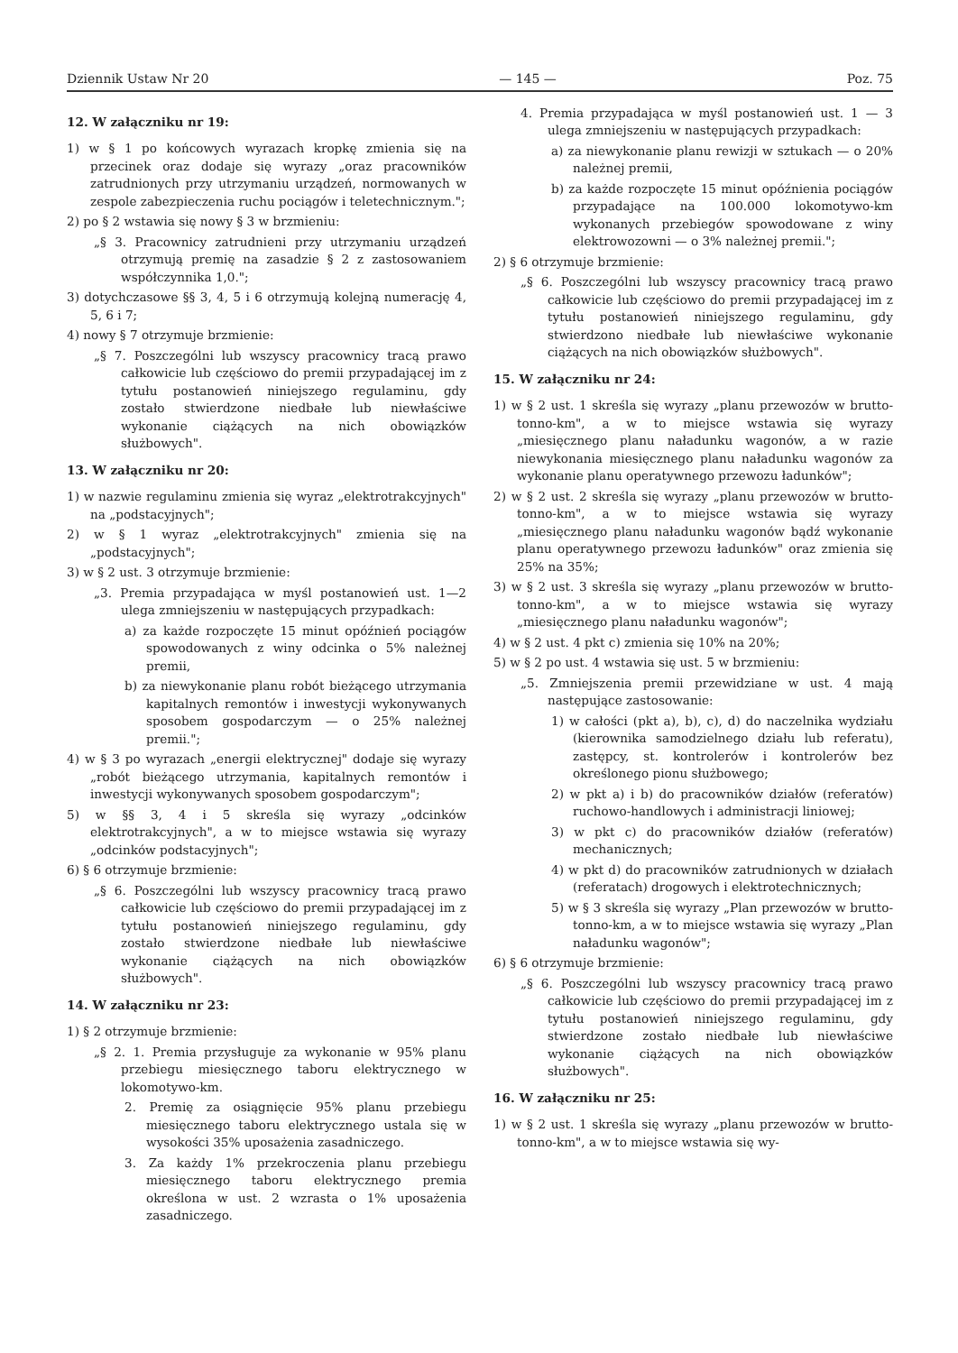Dziennik Ustaw Nr 20 — 145 — Poz. 75
12. W załączniku nr 19:
1) w § 1 po końcowych wyrazach kropkę zmienia się na przecinek oraz dodaje się wyrazy „oraz pracowników zatrudnionych przy utrzymaniu urządzeń, normowanych w zespole zabezpieczenia ruchu pociągów i teletechnicznym.";
2) po § 2 wstawia się nowy § 3 w brzmieniu:
„§ 3. Pracownicy zatrudnieni przy utrzymaniu urządzeń otrzymują premię na zasadzie § 2 z zastosowaniem współczynnika 1,0.";
3) dotychczasowe §§ 3, 4, 5 i 6 otrzymują kolejną numerację 4, 5, 6 i 7;
4) nowy § 7 otrzymuje brzmienie:
„§ 7. Poszczególni lub wszyscy pracownicy tracą prawo całkowicie lub częściowo do premii przypadającej im z tytułu postanowień niniejszego regulaminu, gdy zostało stwierdzone niedbałe lub niewłaściwe wykonanie ciążących na nich obowiązków służbowych".
13. W załączniku nr 20:
1) w nazwie regulaminu zmienia się wyraz „elektrotrakcyjnych" na „podstacyjnych";
2) w § 1 wyraz „elektrotrakcyjnych" zmienia się na „podstacyjnych";
3) w § 2 ust. 3 otrzymuje brzmienie:
„3. Premia przypadająca w myśl postanowień ust. 1—2 ulega zmniejszeniu w następujących przypadkach:
a) za każde rozpoczęte 15 minut opóźnień pociągów spowodowanych z winy odcinka o 5% należnej premii,
b) za niewykonanie planu robót bieżącego utrzymania kapitalnych remontów i inwestycji wykonywanych sposobem gospodarczym — o 25% należnej premii.";
4) w § 3 po wyrazach „energii elektrycznej" dodaje się wyrazy „robót bieżącego utrzymania, kapitalnych remontów i inwestycji wykonywanych sposobem gospodarczym";
5) w §§ 3, 4 i 5 skreśla się wyrazy „odcinków elektrotrakcyjnych", a w to miejsce wstawia się wyrazy „odcinków podstacyjnych";
6) § 6 otrzymuje brzmienie:
„§ 6. Poszczególni lub wszyscy pracownicy tracą prawo całkowicie lub częściowo do premii przypadającej im z tytułu postanowień niniejszego regulaminu, gdy zostało stwierdzone niedbałe lub niewłaściwe wykonanie ciążących na nich obowiązków służbowych".
14. W załączniku nr 23:
1) § 2 otrzymuje brzmienie:
„§ 2. 1. Premia przysługuje za wykonanie w 95% planu przebiegu miesięcznego taboru elektrycznego w lokomotywo-km.
2. Premię za osiągnięcie 95% planu przebiegu miesięcznego taboru elektrycznego ustala się w wysokości 35% uposażenia zasadniczego.
3. Za każdy 1% przekroczenia planu przebiegu miesięcznego taboru elektrycznego premia określona w ust. 2 wzrasta o 1% uposażenia zasadniczego.
4. Premia przypadająca w myśl postanowień ust. 1 — 3 ulega zmniejszeniu w następujących przypadkach:
a) za niewykonanie planu rewizji w sztukach — o 20% należnej premii,
b) za każde rozpoczęte 15 minut opóźnienia pociągów przypadające na 100.000 lokomotywo-km wykonanych przebiegów spowodowane z winy elektrowozowni — o 3% należnej premii.";
2) § 6 otrzymuje brzmienie:
„§ 6. Poszczególni lub wszyscy pracownicy tracą prawo całkowicie lub częściowo do premii przypadającej im z tytułu postanowień niniejszego regulaminu, gdy stwierdzono niedbałe lub niewłaściwe wykonanie ciążących na nich obowiązków służbowych".
15. W załączniku nr 24:
1) w § 2 ust. 1 skreśla się wyrazy „planu przewozów w brutto-tonno-km", a w to miejsce wstawia się wyrazy „miesięcznego planu naładunku wagonów, a w razie niewykonania miesięcznego planu naładunku wagonów za wykonanie planu operatywnego przewozu ładunków";
2) w § 2 ust. 2 skreśla się wyrazy „planu przewozów w brutto-tonno-km", a w to miejsce wstawia się wyrazy „miesięcznego planu naładunku wagonów bądź wykonanie planu operatywnego przewozu ładunków" oraz zmienia się 25% na 35%;
3) w § 2 ust. 3 skreśla się wyrazy „planu przewozów w brutto-tonno-km", a w to miejsce wstawia się wyrazy „miesięcznego planu naładunku wagonów";
4) w § 2 ust. 4 pkt c) zmienia się 10% na 20%;
5) w § 2 po ust. 4 wstawia się ust. 5 w brzmieniu:
„5. Zmniejszenia premii przewidziane w ust. 4 mają następujące zastosowanie:
1) w całości (pkt a), b), c), d) do naczelnika wydziału (kierownika samodzielnego działu lub referatu), zastępcy, st. kontrolerów i kontrolerów bez określonego pionu służbowego;
2) w pkt a) i b) do pracowników działów (referatów) ruchowo-handlowych i administracji liniowej;
3) w pkt c) do pracowników działów (referatów) mechanicznych;
4) w pkt d) do pracowników zatrudnionych w działach (referatach) drogowych i elektrotechnicznych;
5) w § 3 skreśla się wyrazy „Plan przewozów w brutto-tonno-km, a w to miejsce wstawia się wyrazy „Plan naładunku wagonów";
6) § 6 otrzymuje brzmienie:
„§ 6. Poszczególni lub wszyscy pracownicy tracą prawo całkowicie lub częściowo do premii przypadającej im z tytułu postanowień niniejszego regulaminu, gdy stwierdzone zostało niedbałe lub niewłaściwe wykonanie ciążących na nich obowiązków służbowych".
16. W załączniku nr 25:
1) w § 2 ust. 1 skreśla się wyrazy „planu przewozów w brutto-tonno-km", a w to miejsce wstawia się wy-